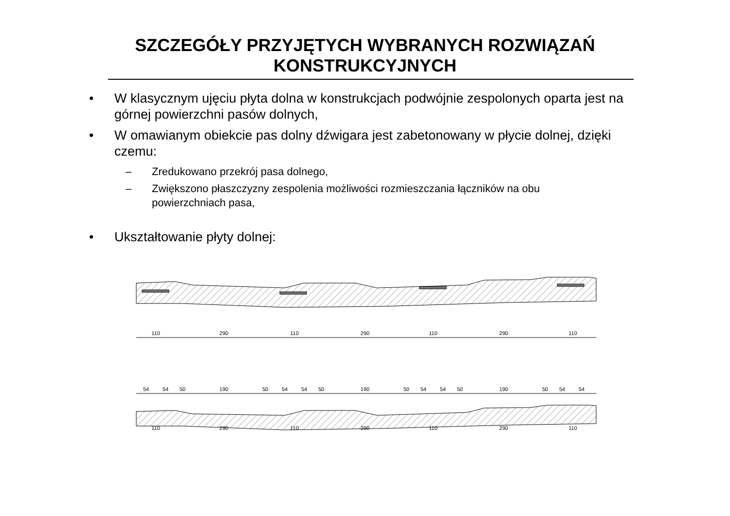SZCZEGÓŁY PRZYJĘTYCH WYBRANYCH ROZWIĄZAŃ
KONSTRUKCYJNYCH
• W klasycznym ujęciu płyta dolna w konstrukcjach podwójnie zespolonych oparta jest na górnej powierzchni pasów dolnych,
• W omawianym obiekcie pas dolny dźwigara jest zabetonowany w płycie dolnej, dzięki czemu:
– Zredukowano przekrój pasa dolnego,
– Zwiększono płaszczyzny zespolenia możliwości rozmieszczania łączników na obu powierzchniach pasa,
• Ukształtowanie płyty dolnej:
110
290
110
290
110
290
110
54
54
50
190
50
54
54
50
190
50
54
54
50
190
50
54
54
110
290
110
290
110
290
110